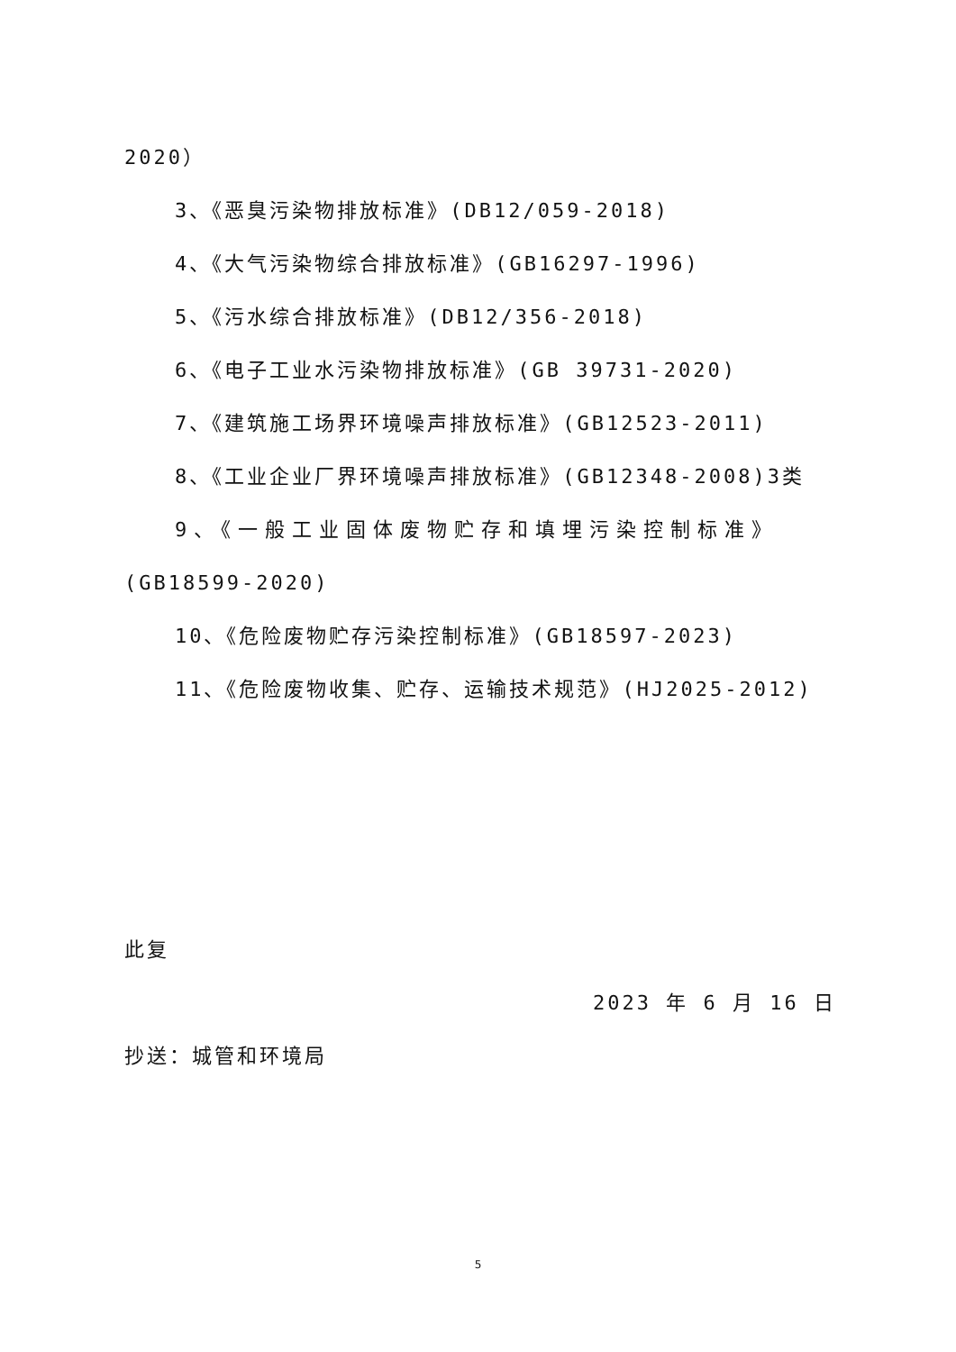2020）
3、《恶臭污染物排放标准》(DB12/059-2018)
4、《大气污染物综合排放标准》(GB16297-1996)
5、《污水综合排放标准》(DB12/356-2018)
6、《电子工业水污染物排放标准》(GB 39731-2020)
7、《建筑施工场界环境噪声排放标准》(GB12523-2011)
8、《工业企业厂界环境噪声排放标准》(GB12348-2008)3类
9、《一般工业固体废物贮存和填埋污染控制标准》
(GB18599-2020)
10、《危险废物贮存污染控制标准》(GB18597-2023)
11、《危险废物收集、贮存、运输技术规范》(HJ2025-2012)
此复
2023 年 6 月 16 日
抄送：城管和环境局
5